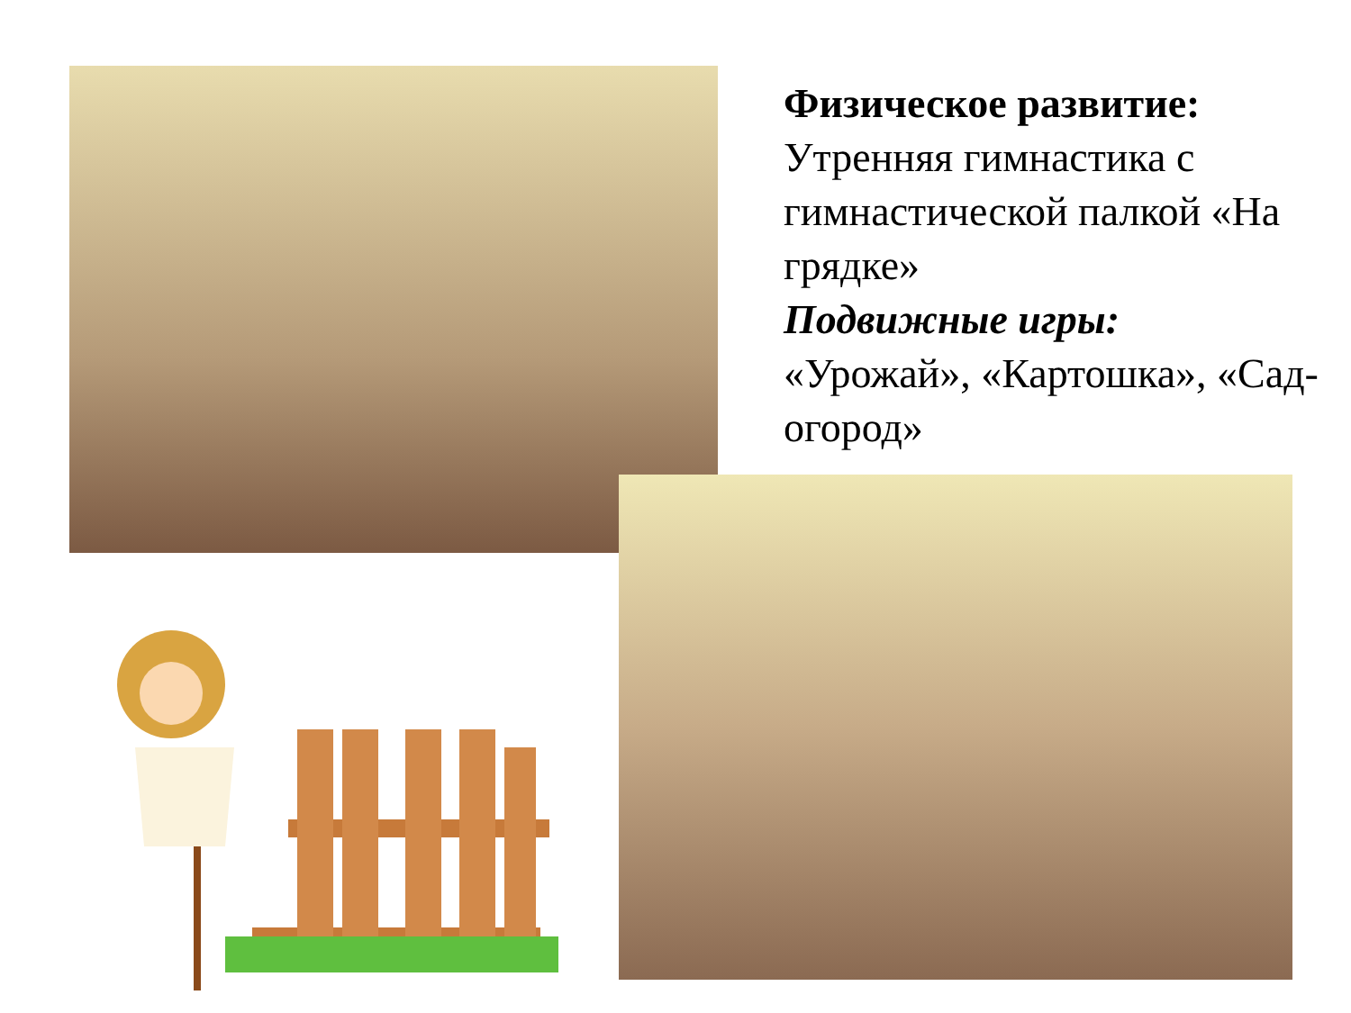Физическое развитие:
Утренняя гимнастика с гимнастической палкой «На грядке»
Подвижные игры:
«Урожай», «Картошка», «Сад-огород»